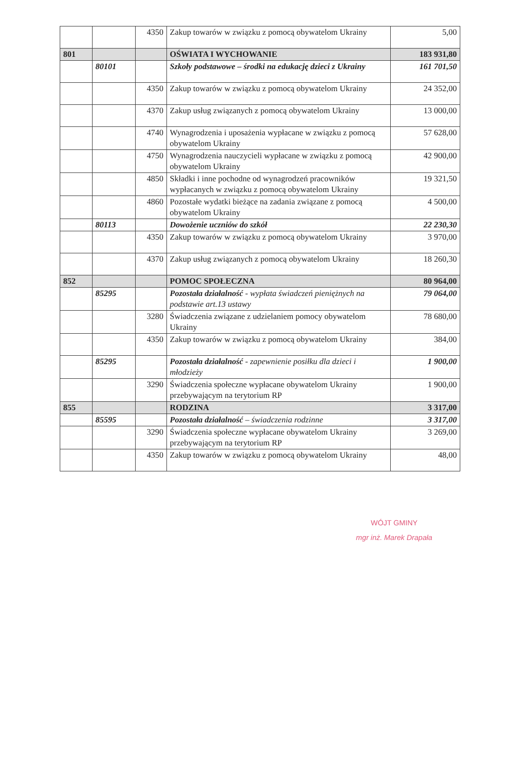| | | 4350 | Zakup towarów w związku z pomocą obywatelom Ukrainy | 5,00 |
| 801 | | | OŚWIATA I WYCHOWANIE | 183 931,80 |
| | 80101 | | Szkoły podstawowe – środki na edukację dzieci z Ukrainy | 161 701,50 |
| | | 4350 | Zakup towarów w związku z pomocą obywatelom Ukrainy | 24 352,00 |
| | | 4370 | Zakup usług związanych z pomocą obywatelom Ukrainy | 13 000,00 |
| | | 4740 | Wynagrodzenia i uposażenia wypłacane w związku z pomocą obywatelom Ukrainy | 57 628,00 |
| | | 4750 | Wynagrodzenia nauczycieli wypłacane w związku z pomocą obywatelom Ukrainy | 42 900,00 |
| | | 4850 | Składki i inne pochodne od wynagrodzeń pracowników wypłacanych w związku z pomocą obywatelom Ukrainy | 19 321,50 |
| | | 4860 | Pozostałe wydatki bieżące na zadania związane z pomocą obywatelom Ukrainy | 4 500,00 |
| | 80113 | | Dowożenie uczniów do szkół | 22 230,30 |
| | | 4350 | Zakup towarów w związku z pomocą obywatelom Ukrainy | 3 970,00 |
| | | 4370 | Zakup usług związanych z pomocą obywatelom Ukrainy | 18 260,30 |
| 852 | | | POMOC SPOŁECZNA | 80 964,00 |
| | 85295 | | Pozostała działalność - wypłata świadczeń pieniężnych na podstawie art.13 ustawy | 79 064,00 |
| | | 3280 | Świadczenia związane z udzielaniem pomocy obywatelom Ukrainy | 78 680,00 |
| | | 4350 | Zakup towarów w związku z pomocą obywatelom Ukrainy | 384,00 |
| | 85295 | | Pozostała działalność - zapewnienie posiłku dla dzieci i młodzieży | 1 900,00 |
| | | 3290 | Świadczenia społeczne wypłacane obywatelom Ukrainy przebywającym na terytorium RP | 1 900,00 |
| 855 | | | RODZINA | 3 317,00 |
| | 85595 | | Pozostała działalność – świadczenia rodzinne | 3 317,00 |
| | | 3290 | Świadczenia społeczne wypłacane obywatelom Ukrainy przebywającym na terytorium RP | 3 269,00 |
| | | 4350 | Zakup towarów w związku z pomocą obywatelom Ukrainy | 48,00 |
WÓJT GMINY
mgr inż. Marek Drapała